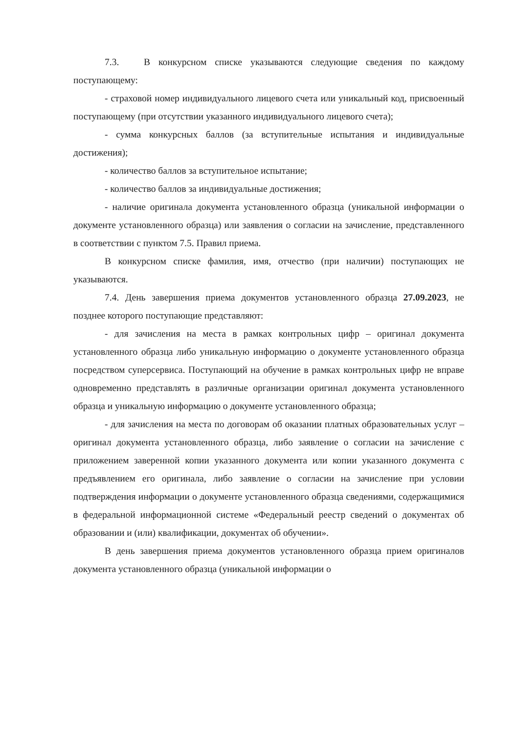7.3. В конкурсном списке указываются следующие сведения по каждому поступающему:
- страховой номер индивидуального лицевого счета или уникальный код, присвоенный поступающему (при отсутствии указанного индивидуального лицевого счета);
- сумма конкурсных баллов (за вступительные испытания и индивидуальные достижения);
- количество баллов за вступительное испытание;
- количество баллов за индивидуальные достижения;
- наличие оригинала документа установленного образца (уникальной информации о документе установленного образца) или заявления о согласии на зачисление, представленного в соответствии с пунктом 7.5. Правил приема.
В конкурсном списке фамилия, имя, отчество (при наличии) поступающих не указываются.
7.4. День завершения приема документов установленного образца 27.09.2023, не позднее которого поступающие представляют:
- для зачисления на места в рамках контрольных цифр – оригинал документа установленного образца либо уникальную информацию о документе установленного образца посредством суперсервиса. Поступающий на обучение в рамках контрольных цифр не вправе одновременно представлять в различные организации оригинал документа установленного образца и уникальную информацию о документе установленного образца;
- для зачисления на места по договорам об оказании платных образовательных услуг – оригинал документа установленного образца, либо заявление о согласии на зачисление с приложением заверенной копии указанного документа или копии указанного документа с предъявлением его оригинала, либо заявление о согласии на зачисление при условии подтверждения информации о документе установленного образца сведениями, содержащимися в федеральной информационной системе «Федеральный реестр сведений о документах об образовании и (или) квалификации, документах об обучении».
В день завершения приема документов установленного образца прием оригиналов документа установленного образца (уникальной информации о